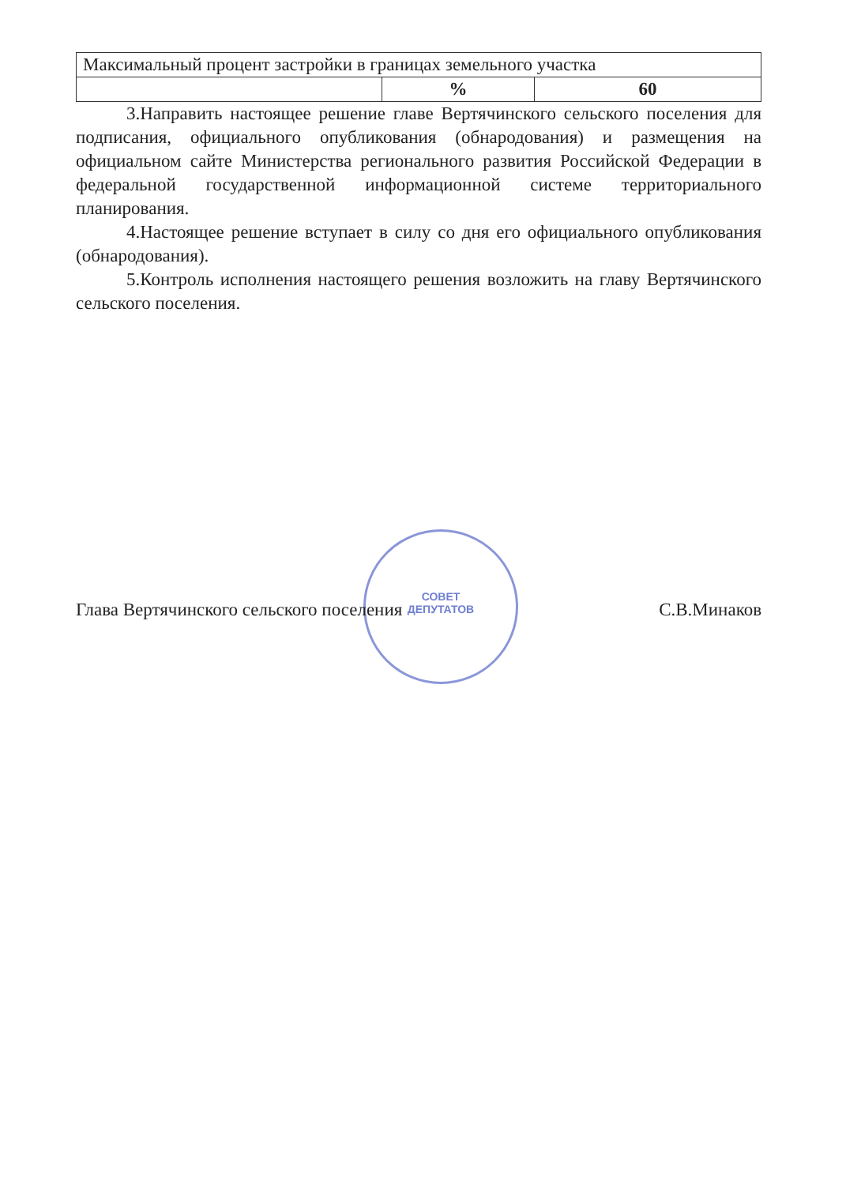СОВЕТ
ДЕПУТАТОВ
| Максимальный процент застройки в границах земельного участка | | |
| | % | 60 |
3.Направить настоящее решение главе Вертячинского сельского поселения для подписания, официального опубликования (обнародования) и размещения на официальном сайте Министерства регионального развития Российской Федерации в федеральной государственной информационной системе территориального планирования.
4.Настоящее решение вступает в силу со дня его официального опубликования (обнародования).
5.Контроль исполнения настоящего решения возложить на главу Вертячинского сельского поселения.
Глава Вертячинского сельского поселения С.В.Минаков